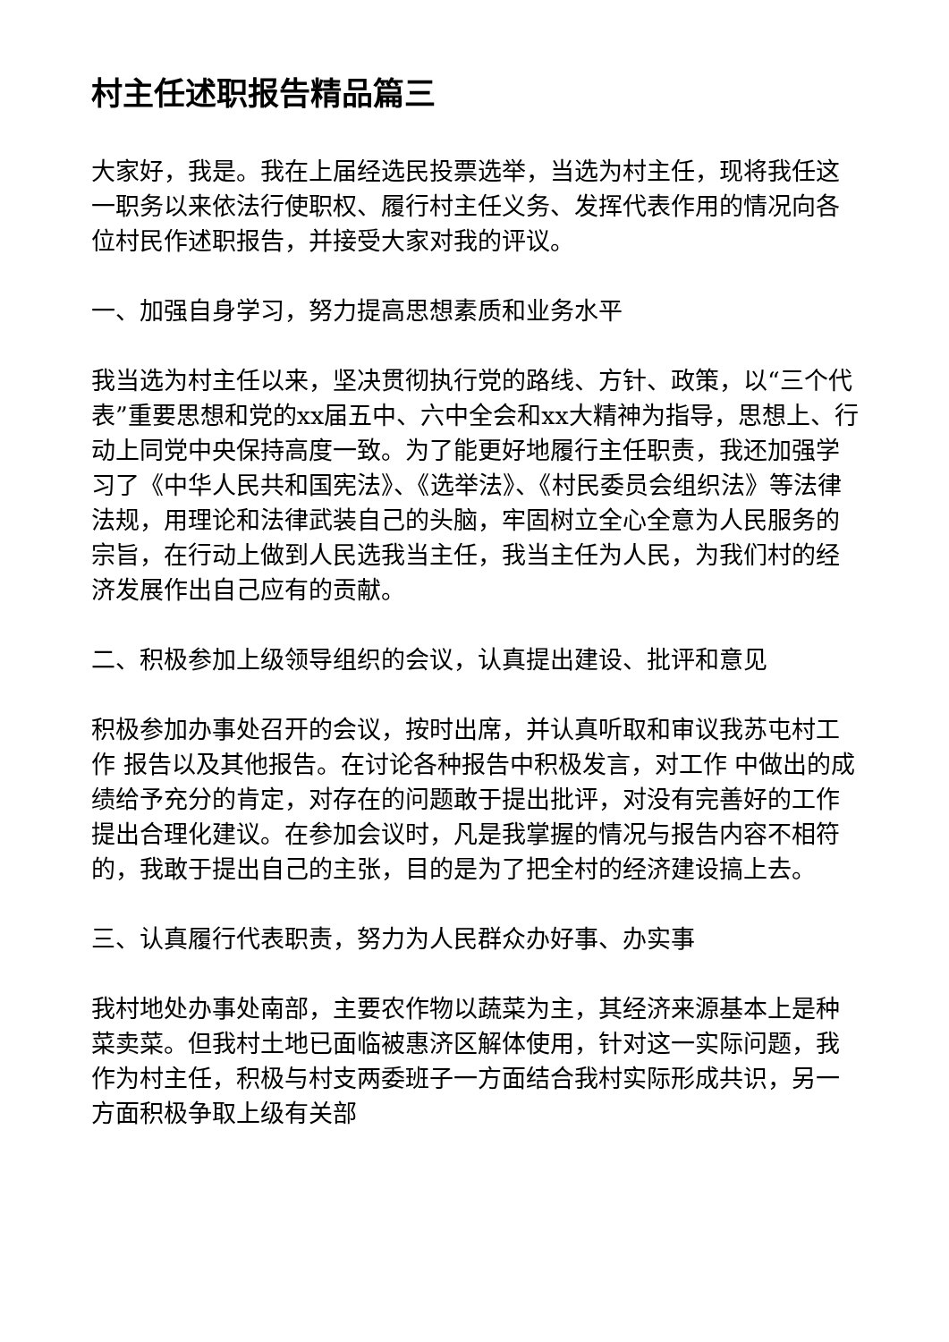村主任述职报告精品篇三
大家好，我是。我在上届经选民投票选举，当选为村主任，现将我任这一职务以来依法行使职权、履行村主任义务、发挥代表作用的情况向各位村民作述职报告，并接受大家对我的评议。
一、加强自身学习，努力提高思想素质和业务水平
我当选为村主任以来，坚决贯彻执行党的路线、方针、政策，以“三个代表”重要思想和党的xx届五中、六中全会和xx大精神为指导，思想上、行动上同党中央保持高度一致。为了能更好地履行主任职责，我还加强学习了《中华人民共和国宪法》、《选举法》、《村民委员会组织法》等法律法规，用理论和法律武装自己的头脑，牢固树立全心全意为人民服务的宗旨，在行动上做到人民选我当主任，我当主任为人民，为我们村的经济发展作出自己应有的贡献。
二、积极参加上级领导组织的会议，认真提出建设、批评和意见
积极参加办事处召开的会议，按时出席，并认真听取和审议我苏屯村工作 报告以及其他报告。在讨论各种报告中积极发言，对工作 中做出的成绩给予充分的肯定，对存在的问题敢于提出批评，对没有完善好的工作 提出合理化建议。在参加会议时，凡是我掌握的情况与报告内容不相符的，我敢于提出自己的主张，目的是为了把全村的经济建设搞上去。
三、认真履行代表职责，努力为人民群众办好事、办实事
我村地处办事处南部，主要农作物以蔬菜为主，其经济来源基本上是种菜卖菜。但我村土地已面临被惠济区解体使用，针对这一实际问题，我作为村主任，积极与村支两委班子一方面结合我村实际形成共识，另一方面积极争取上级有关部